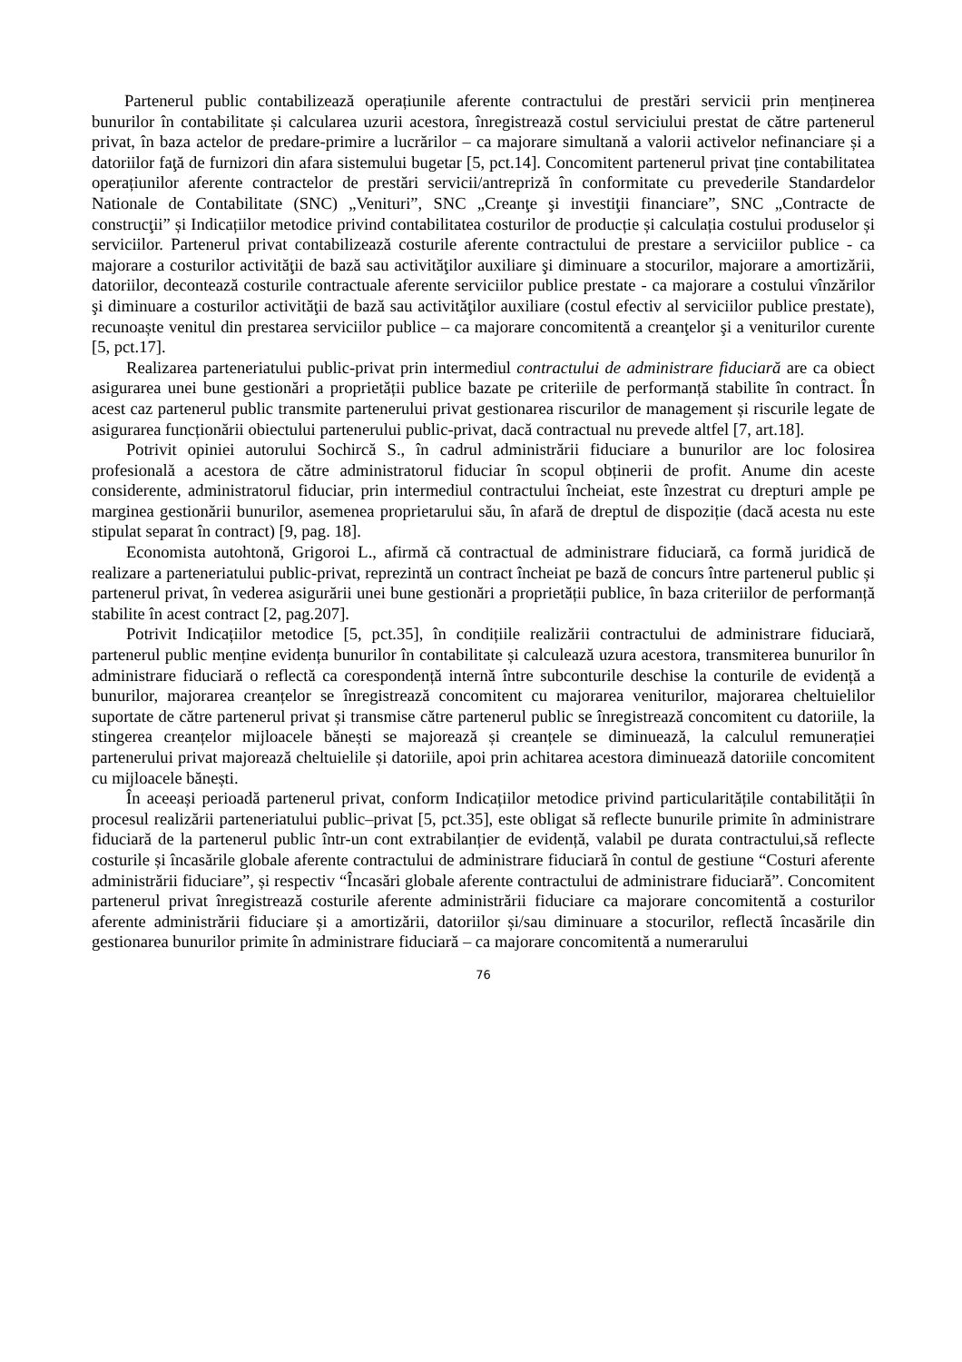Partenerul public contabilizează operațiunile aferente contractului de prestări servicii prin menținerea bunurilor în contabilitate și calcularea uzurii acestora, înregistrează costul serviciului prestat de către partenerul privat, în baza actelor de predare-primire a lucrărilor – ca majorare simultană a valorii activelor nefinanciare și a datoriilor faţă de furnizori din afara sistemului bugetar [5, pct.14]. Concomitent partenerul privat ține contabilitatea operațiunilor aferente contractelor de prestări servicii/antrepriză în conformitate cu prevederile Standardelor Nationale de Contabilitate (SNC) „Venituri”, SNC „Creanţe şi investiţii financiare”, SNC „Contracte de construcţii” și Indicațiilor metodice privind contabilitatea costurilor de producție și calculația costului produselor și serviciilor. Partenerul privat contabilizează costurile aferente contractului de prestare a serviciilor publice - ca majorare a costurilor activităţii de bază sau activităţilor auxiliare şi diminuare a stocurilor, majorare a amortizării, datoriilor, decontează costurile contractuale aferente serviciilor publice prestate - ca majorare a costului vînzărilor şi diminuare a costurilor activităţii de bază sau activităţilor auxiliare (costul efectiv al serviciilor publice prestate), recunoaște venitul din prestarea serviciilor publice – ca majorare concomitentă a creanţelor şi a veniturilor curente [5, pct.17].
Realizarea parteneriatului public-privat prin intermediul contractului de administrare fiduciară are ca obiect asigurarea unei bune gestionări a proprietății publice bazate pe criteriile de performanță stabilite în contract. În acest caz partenerul public transmite partenerului privat gestionarea riscurilor de management și riscurile legate de asigurarea funcționării obiectului partenerului public-privat, dacă contractual nu prevede altfel [7, art.18].
Potrivit opiniei autorului Sochircă S., în cadrul administrării fiduciare a bunurilor are loc folosirea profesională a acestora de către administratorul fiduciar în scopul obținerii de profit. Anume din aceste considerente, administratorul fiduciar, prin intermediul contractului încheiat, este înzestrat cu drepturi ample pe marginea gestionării bunurilor, asemenea proprietarului său, în afară de dreptul de dispoziție (dacă acesta nu este stipulat separat în contract) [9, pag. 18].
Economista autohtonă, Grigoroi L., afirmă că contractual de administrare fiduciară, ca formă juridică de realizare a parteneriatului public-privat, reprezintă un contract încheiat pe bază de concurs între partenerul public și partenerul privat, în vederea asigurării unei bune gestionări a proprietății publice, în baza criteriilor de performanță stabilite în acest contract [2, pag.207].
Potrivit Indicațiilor metodice [5, pct.35], în condițiile realizării contractului de administrare fiduciară, partenerul public menține evidența bunurilor în contabilitate și calculează uzura acestora, transmiterea bunurilor în administrare fiduciară o reflectă ca corespondență internă între subconturile deschise la conturile de evidență a bunurilor, majorarea creanțelor se înregistrează concomitent cu majorarea veniturilor, majorarea cheltuielilor suportate de către partenerul privat și transmise către partenerul public se înregistrează concomitent cu datoriile, la stingerea creanțelor mijloacele bănești se majorează și creanțele se diminuează, la calculul remunerației partenerului privat majorează cheltuielile și datoriile, apoi prin achitarea acestora diminuează datoriile concomitent cu mijloacele bănești.
În aceeași perioadă partenerul privat, conform Indicațiilor metodice privind particularitățile contabilității în procesul realizării parteneriatului public–privat [5, pct.35], este obligat să reflecte bunurile primite în administrare fiduciară de la partenerul public într-un cont extrabilanțier de evidență, valabil pe durata contractului,să reflecte costurile și încasările globale aferente contractului de administrare fiduciară în contul de gestiune “Costuri aferente administrării fiduciare”, și respectiv “Încasări globale aferente contractului de administrare fiduciară”. Concomitent partenerul privat înregistrează costurile aferente administrării fiduciare ca majorare concomitentă a costurilor aferente administrării fiduciare și a amortizării, datoriilor și/sau diminuare a stocurilor, reflectă încasările din gestionarea bunurilor primite în administrare fiduciară – ca majorare concomitentă a numerarului
76